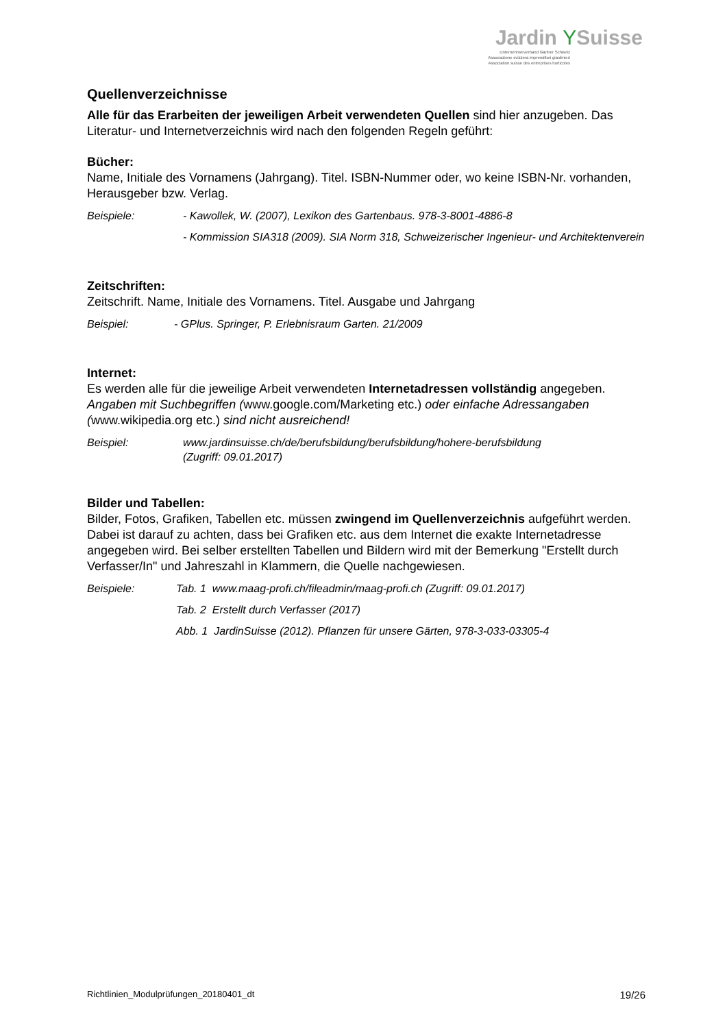Jardin YSuisse
Unternehmerverband Gärtner Schweiz
Associazione svizzera imprenditori giardinieri
Association suisse des entreprises horticoles
Quellenverzeichnisse
Alle für das Erarbeiten der jeweiligen Arbeit verwendeten Quellen sind hier anzugeben. Das Literatur- und Internetverzeichnis wird nach den folgenden Regeln geführt:
Bücher:
Name, Initiale des Vornamens (Jahrgang). Titel. ISBN-Nummer oder, wo keine ISBN-Nr. vorhanden, Herausgeber bzw. Verlag.
Beispiele: - Kawollek, W. (2007), Lexikon des Gartenbaus. 978-3-8001-4886-8
- Kommission SIA318 (2009). SIA Norm 318, Schweizerischer Ingenieur- und Architektenverein
Zeitschriften:
Zeitschrift. Name, Initiale des Vornamens. Titel. Ausgabe und Jahrgang
Beispiel: - GPlus. Springer, P. Erlebnisraum Garten. 21/2009
Internet:
Es werden alle für die jeweilige Arbeit verwendeten Internetadressen vollständig angegeben.
Angaben mit Suchbegriffen (www.google.com/Marketing etc.) oder einfache Adressangaben (www.wikipedia.org etc.) sind nicht ausreichend!
Beispiel: www.jardinsuisse.ch/de/berufsbildung/berufsbildung/hohere-berufsbildung
(Zugriff: 09.01.2017)
Bilder und Tabellen:
Bilder, Fotos, Grafiken, Tabellen etc. müssen zwingend im Quellenverzeichnis aufgeführt werden. Dabei ist darauf zu achten, dass bei Grafiken etc. aus dem Internet die exakte Internetadresse angegeben wird. Bei selber erstellten Tabellen und Bildern wird mit der Bemerkung "Erstellt durch Verfasser/In" und Jahreszahl in Klammern, die Quelle nachgewiesen.
Beispiele: Tab. 1 www.maag-profi.ch/fileadmin/maag-profi.ch (Zugriff: 09.01.2017)
Tab. 2 Erstellt durch Verfasser (2017)
Abb. 1 JardinSuisse (2012). Pflanzen für unsere Gärten, 978-3-033-03305-4
Richtlinien_Modulprüfungen_20180401_dt 19/26